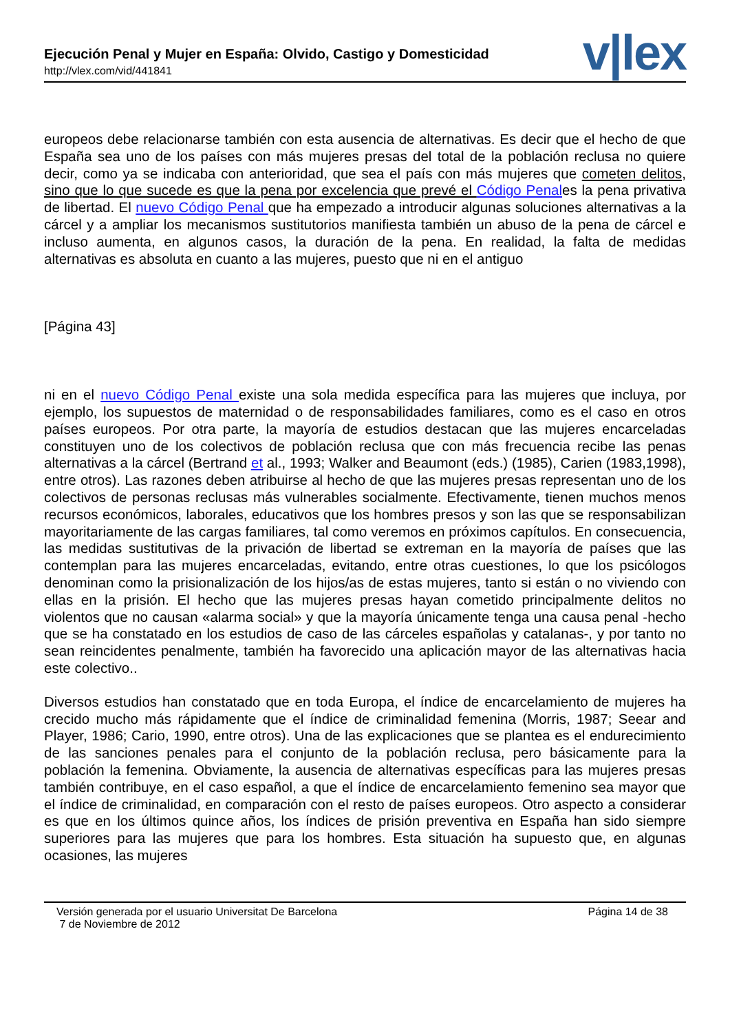Ejecución Penal y Mujer en España: Olvido, Castigo y Domesticidad
http://vlex.com/vid/441841
v|lex
europeos debe relacionarse también con esta ausencia de alternativas. Es decir que el hecho de que España sea uno de los países con más mujeres presas del total de la población reclusa no quiere decir, como ya se indicaba con anterioridad, que sea el país con más mujeres que cometen delitos, sino que lo que sucede es que la pena por excelencia que prevé el Código Penales la pena privativa de libertad. El nuevo Código Penal que ha empezado a introducir algunas soluciones alternativas a la cárcel y a ampliar los mecanismos sustitutorios manifiesta también un abuso de la pena de cárcel e incluso aumenta, en algunos casos, la duración de la pena. En realidad, la falta de medidas alternativas es absoluta en cuanto a las mujeres, puesto que ni en el antiguo
[Página 43]
ni en el nuevo Código Penal existe una sola medida específica para las mujeres que incluya, por ejemplo, los supuestos de maternidad o de responsabilidades familiares, como es el caso en otros países europeos. Por otra parte, la mayoría de estudios destacan que las mujeres encarceladas constituyen uno de los colectivos de población reclusa que con más frecuencia recibe las penas alternativas a la cárcel (Bertrand et al., 1993; Walker and Beaumont (eds.) (1985), Carien (1983,1998), entre otros). Las razones deben atribuirse al hecho de que las mujeres presas representan uno de los colectivos de personas reclusas más vulnerables socialmente. Efectivamente, tienen muchos menos recursos económicos, laborales, educativos que los hombres presos y son las que se responsabilizan mayoritariamente de las cargas familiares, tal como veremos en próximos capítulos. En consecuencia, las medidas sustitutivas de la privación de libertad se extreman en la mayoría de países que las contemplan para las mujeres encarceladas, evitando, entre otras cuestiones, lo que los psicólogos denominan como la prisionalización de los hijos/as de estas mujeres, tanto si están o no viviendo con ellas en la prisión. El hecho que las mujeres presas hayan cometido principalmente delitos no violentos que no causan «alarma social» y que la mayoría únicamente tenga una causa penal -hecho que se ha constatado en los estudios de caso de las cárceles españolas y catalanas-, y por tanto no sean reincidentes penalmente, también ha favorecido una aplicación mayor de las alternativas hacia este colectivo..
Diversos estudios han constatado que en toda Europa, el índice de encarcelamiento de mujeres ha crecido mucho más rápidamente que el índice de criminalidad femenina (Morris, 1987; Seear and Player, 1986; Cario, 1990, entre otros). Una de las explicaciones que se plantea es el endurecimiento de las sanciones penales para el conjunto de la población reclusa, pero básicamente para la población la femenina. Obviamente, la ausencia de alternativas específicas para las mujeres presas también contribuye, en el caso español, a que el índice de encarcelamiento femenino sea mayor que el índice de criminalidad, en comparación con el resto de países europeos. Otro aspecto a considerar es que en los últimos quince años, los índices de prisión preventiva en España han sido siempre superiores para las mujeres que para los hombres. Esta situación ha supuesto que, en algunas ocasiones, las mujeres
Versión generada por el usuario Universitat De Barcelona
7 de Noviembre de 2012
Página 14 de 38